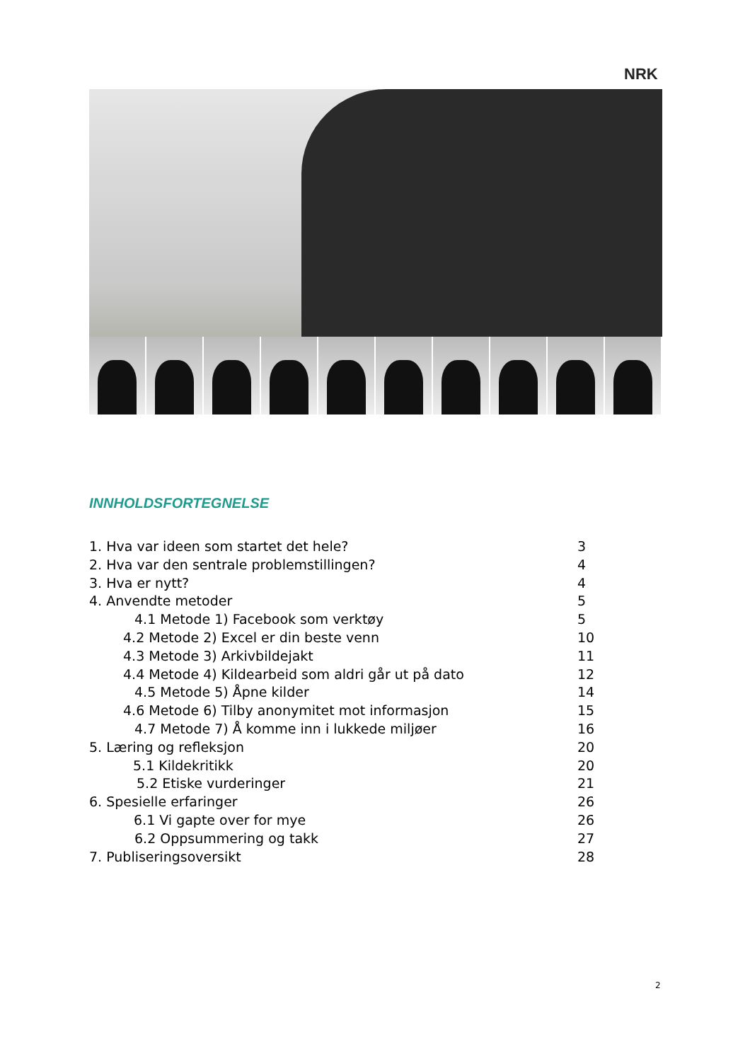NRK
INNHOLDSFORTEGNELSE
1. Hva var ideen som startet det hele? 3
2. Hva var den sentrale problemstillingen? 4
3. Hva er nytt? 4
4. Anvendte metoder 5
4.1 Metode 1) Facebook som verktøy 5
4.2 Metode 2) Excel er din beste venn 10
4.3 Metode 3) Arkivbildejakt 11
4.4 Metode 4) Kildearbeid som aldri går ut på dato 12
4.5 Metode 5) Åpne kilder 14
4.6 Metode 6) Tilby anonymitet mot informasjon 15
4.7 Metode 7) Å komme inn i lukkede miljøer 16
5. Læring og refleksjon 20
5.1 Kildekritikk 20
5.2 Etiske vurderinger 21
6. Spesielle erfaringer 26
6.1 Vi gapte over for mye 26
6.2 Oppsummering og takk 27
7. Publiseringsoversikt 28
2